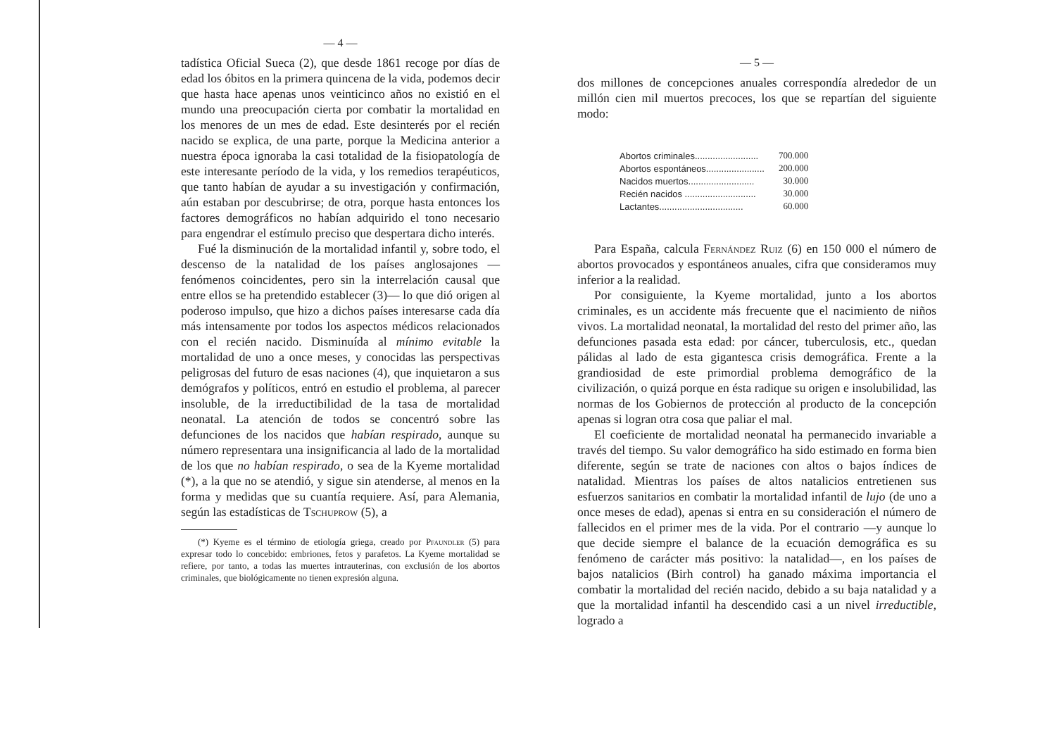— 4 —
tadística Oficial Sueca (2), que desde 1861 recoge por días de edad los óbitos en la primera quincena de la vida, podemos decir que hasta hace apenas unos veinticinco años no existió en el mundo una preocupación cierta por combatir la mortalidad en los menores de un mes de edad. Este desinterés por el recién nacido se explica, de una parte, porque la Medicina anterior a nuestra época ignoraba la casi totalidad de la fisiopatología de este interesante período de la vida, y los remedios terapéuticos, que tanto habían de ayudar a su investigación y confirmación, aún estaban por descubrirse; de otra, porque hasta entonces los factores demográficos no habían adquirido el tono necesario para engendrar el estímulo preciso que despertara dicho interés.
Fué la disminución de la mortalidad infantil y, sobre todo, el descenso de la natalidad de los países anglosajones —fenómenos coincidentes, pero sin la interrelación causal que entre ellos se ha pretendido establecer (3)— lo que dió origen al poderoso impulso, que hizo a dichos países interesarse cada día más intensamente por todos los aspectos médicos relacionados con el recién nacido. Disminuída al mínimo evitable la mortalidad de uno a once meses, y conocidas las perspectivas peligrosas del futuro de esas naciones (4), que inquietaron a sus demógrafos y políticos, entró en estudio el problema, al parecer insoluble, de la irreductibilidad de la tasa de mortalidad neonatal. La atención de todos se concentró sobre las defunciones de los nacidos que habían respirado, aunque su número representara una insignificancia al lado de la mortalidad de los que no habían respirado, o sea de la Kyeme mortalidad (*), a la que no se atendió, y sigue sin atenderse, al menos en la forma y medidas que su cuantía requiere. Así, para Alemania, según las estadísticas de Tschuprow (5), a
(*) Kyeme es el término de etiología griega, creado por Pfaundler (5) para expresar todo lo concebido: embriones, fetos y parafetos. La Kyeme mortalidad se refiere, por tanto, a todas las muertes intrauterinas, con exclusión de los abortos criminales, que biológicamente no tienen expresión alguna.
— 5 —
dos millones de concepciones anuales correspondía alrededor de un millón cien mil muertos precoces, los que se repartían del siguiente modo:
| Abortos criminales......................... | 700.000 |
| Abortos espontáneos....................... | 200.000 |
| Nacidos muertos.......................... | 30.000 |
| Recién nacidos ............................ | 30.000 |
| Lactantes................................. | 60.000 |
Para España, calcula Fernández Ruiz (6) en 150 000 el número de abortos provocados y espontáneos anuales, cifra que consideramos muy inferior a la realidad.
Por consiguiente, la Kyeme mortalidad, junto a los abortos criminales, es un accidente más frecuente que el nacimiento de niños vivos. La mortalidad neonatal, la mortalidad del resto del primer año, las defunciones pasada esta edad: por cáncer, tuberculosis, etc., quedan pálidas al lado de esta gigantesca crisis demográfica. Frente a la grandiosidad de este primordial problema demográfico de la civilización, o quizá porque en ésta radique su origen e insolubilidad, las normas de los Gobiernos de protección al producto de la concepción apenas si logran otra cosa que paliar el mal.
El coeficiente de mortalidad neonatal ha permanecido invariable a través del tiempo. Su valor demográfico ha sido estimado en forma bien diferente, según se trate de naciones con altos o bajos índices de natalidad. Mientras los países de altos natalicios entretienen sus esfuerzos sanitarios en combatir la mortalidad infantil de lujo (de uno a once meses de edad), apenas si entra en su consideración el número de fallecidos en el primer mes de la vida. Por el contrario —y aunque lo que decide siempre el balance de la ecuación demográfica es su fenómeno de carácter más positivo: la natalidad—, en los países de bajos natalicios (Birh control) ha ganado máxima importancia el combatir la mortalidad del recién nacido, debido a su baja natalidad y a que la mortalidad infantil ha descendido casi a un nivel irreductible, logrado a